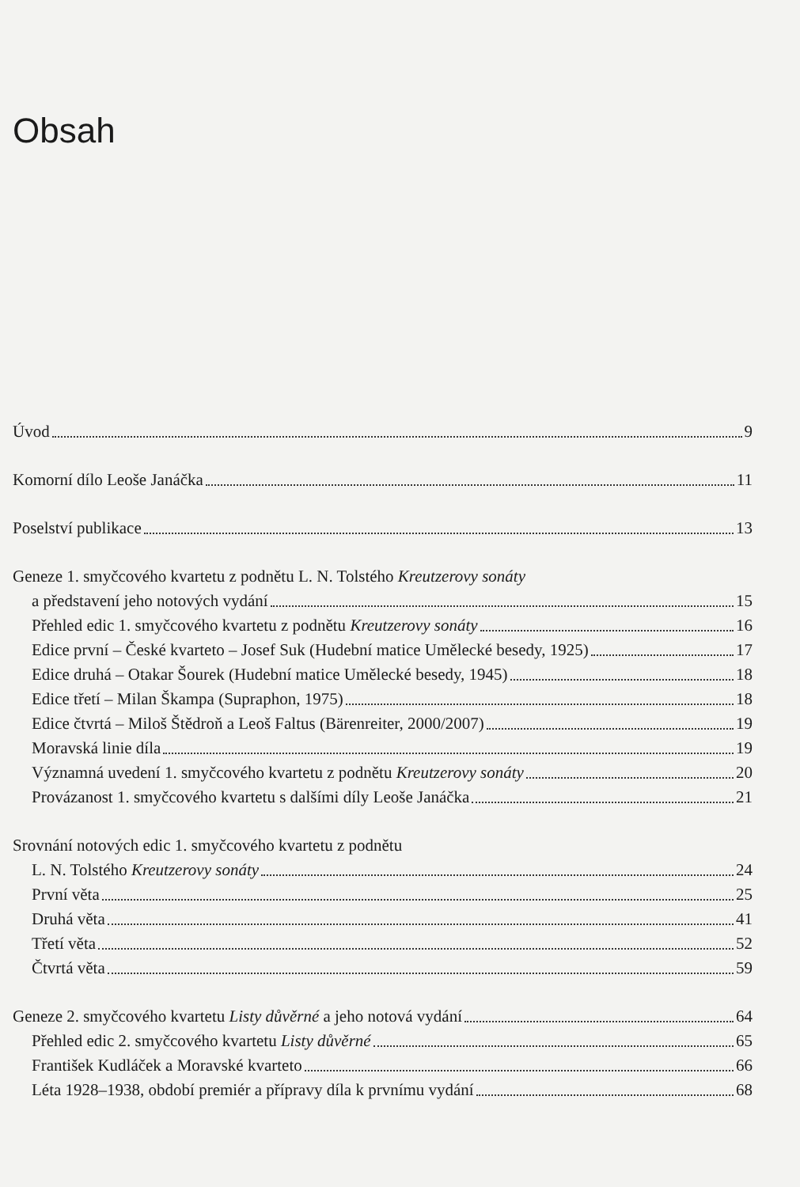Obsah
Úvod 9
Komorní dílo Leoše Janáčka 11
Poselství publikace 13
Geneze 1. smyčcového kvartetu z podnětu L. N. Tolstého Kreutzerovy sonáty
a představení jeho notových vydání 15
Přehled edic 1. smyčcového kvartetu z podnětu Kreutzerovy sonáty 16
Edice první – České kvarteto – Josef Suk (Hudební matice Umělecké besedy, 1925) 17
Edice druhá – Otakar Šourek (Hudební matice Umělecké besedy, 1945) 18
Edice třetí – Milan Škampa (Supraphon, 1975) 18
Edice čtvrtá – Miloš Štědroň a Leoš Faltus (Bärenreiter, 2000/2007) 19
Moravská linie díla 19
Významná uvedení 1. smyčcového kvartetu z podnětu Kreutzerovy sonáty 20
Provázanost 1. smyčcového kvartetu s dalšími díly Leoše Janáčka 21
Srovnání notových edic 1. smyčcového kvartetu z podnětu
L. N. Tolstého Kreutzerovy sonáty 24
První věta 25
Druhá věta 41
Třetí věta 52
Čtvrtá věta 59
Geneze 2. smyčcového kvartetu Listy důvěrné a jeho notová vydání 64
Přehled edic 2. smyčcového kvartetu Listy důvěrné 65
František Kudláček a Moravské kvarteto 66
Léta 1928–1938, období premiér a přípravy díla k prvnímu vydání 68